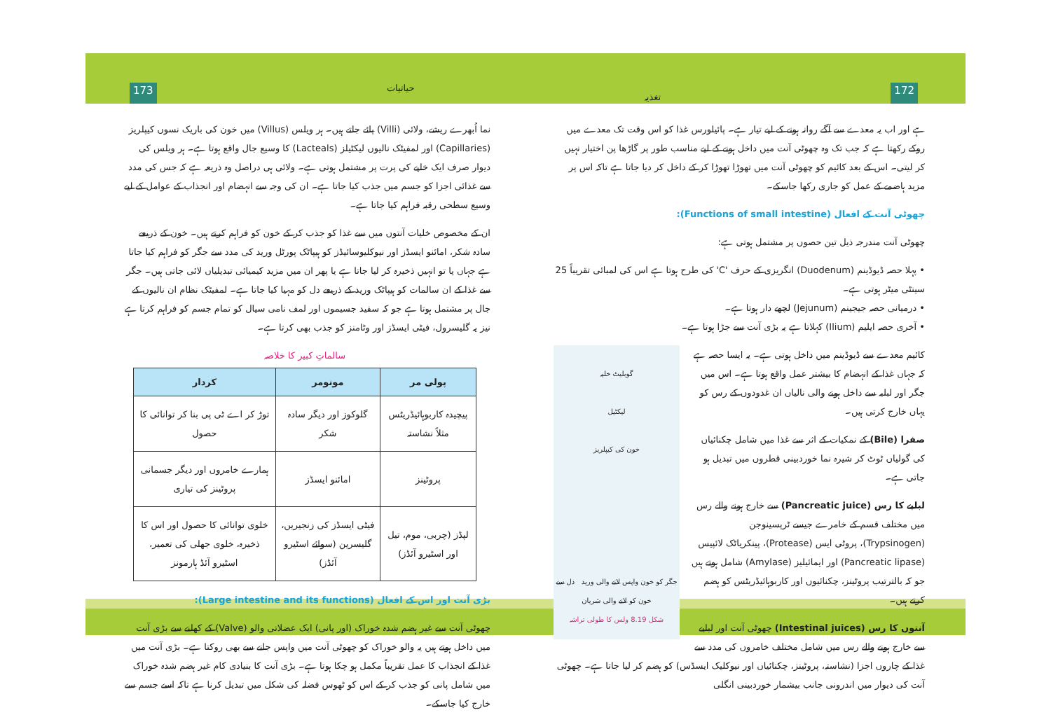173 حیاتیات تغذیہ 172
نما اُبھرے ریشے، ولائی (Villi) پائے جاتے ہیں۔ ہر ویلس (Villus) میں خون کی باریک نسوں کیپلریز (Capillaries) اور لمفیٹک نالیوں لیکٹیلز (Lacteals) کا وسیع جال واقع ہوتا ہے۔ ہر ویلس کی دیوار صرف ایک خلیے کی پرت پر مشتمل ہوتی ہے۔ ولائی ہی دراصل وہ ذریعہ ہے کہ جس کی مدد سے غذائی اجزا کو جسم میں جذب کیا جاتا ہے۔ ان کی وجہ سے انہضام اور انجذاب کے عوامل کے لیے وسیع سطحی رقبہ فراہم کیا جاتا ہے۔
ان کے مخصوص خلیات آنتوں میں سے غذا کو جذب کر کے خون کو فراہم کرتے ہیں۔ خون کے ذریعے سادہ شکر، امائنو ایسڈز اور نیوکلیوسائیڈز کو ہیپاٹک پورٹل ورید کی مدد سے جگر کو فراہم کیا جاتا ہے جہاں یا تو انہیں ذخیرہ کر لیا جاتا ہے یا پھر ان میں مزید کیمیائی تبدیلیاں لائی جاتی ہیں۔ جگر سے غذا کے ان سالمات کو ہیپاٹک ورید کے ذریعے دل کو مہیا کیا جاتا ہے۔ لمفیٹک نظام ان نالیوں کے جال پر مشتمل ہوتا ہے جو کہ سفید جسیموں اور لمف نامی سیال کو تمام جسم کو فراہم کرتا ہے نیز یہ گلیسرول، فیٹی ایسڈز اور وٹامنز کو جذب بھی کرتا ہے۔
سالماتِ کبیر کا خلاصہ
| پولی مر | مونومر | کردار |
| --- | --- | --- |
| پیچیدہ کاربوہائیڈریٹس مثلاً نشاستہ | گلوکوز اور دیگر سادہ شکر | توڑ کر اے ٹی پی بنا کر توانائی کا حصول |
| پروٹینز | امائنو ایسڈز | ہمارے خامروں اور دیگر جسمانی پروٹینز کی تیاری |
| لپڈز (چربی، موم، تیل اور اسٹیرو آئڈز) | فیٹی ایسڈز کی زنجیریں، گلیسرین (سوائے اسٹیرو آئڈز) | خلوی توانائی کا حصول اور اس کا ذخیرہ، خلوی جھلی کی تعمیر، اسٹیرو آئڈ ہارمونز |
بڑی آنت اور اس کے افعال (Large intestine and its functions):
چھوٹی آنت سے غیر ہضم شدہ خوراک (اور پانی) ایک عضلاتی والو (Valve) کے کھلنے سے بڑی آنت میں داخل ہوتے ہیں یہ والو خوراک کو چھوٹی آنت میں واپس جانے سے بھی روکتا ہے۔ بڑی آنت میں غذا کے انجذاب کا عمل تقریباً مکمل ہو چکا ہوتا ہے۔ بڑی آنت کا بنیادی کام غیر ہضم شدہ خوراک میں شامل پانی کو جذب کر کے اس کو ٹھوس فضلہ کی شکل میں تبدیل کرنا ہے تاکہ اسے جسم سے خارج کیا جاسکے۔
ہے اور اب یہ معدے سے آگے روانہ ہونے کے لیے تیار ہے۔ پائیلورس غذا کو اس وقت تک معدے میں روکے رکھتا ہے کہ جب تک وہ چھوٹی آنت میں داخل ہونے کے لیے مناسب طور پر گاڑھا پن اختیار نہیں کر لیتی۔ اس کے بعد کائیم کو چھوٹی آنت میں تھوڑا تھوڑا کر کے داخل کر دیا جاتا ہے تاکہ اس پر مزید ہاضمے کے عمل کو جاری رکھا جاسکے۔
چھوٹی آنت کے افعال (Functions of small intestine):
چھوٹی آنت مندرجہ ذیل تین حصوں پر مشتمل ہوتی ہے:
• پہلا حصہ ڈیوڈینم (Duodenum) انگریزی کے حرف 'C' کی طرح ہوتا ہے اس کی لمبائی تقریباً 25 سینٹی میٹر ہوتی ہے۔
• درمیانی حصہ جیجینم (Jejunum) لچھے دار ہوتا ہے۔
• آخری حصہ ایلیم (Ilium) کہلاتا ہے یہ بڑی آنت سے جڑا ہوتا ہے۔
گوبلیٹ خلیہ
لیکٹیل
خون کی کیپلریز
جگر کو خون واپس لانے والی ورید دل سے خون کو لانے والی شریان
شکل 8.19 ولس کا طولی تراشہ
کائیم معدے سے ڈیوڈینم میں داخل ہوتی ہے۔ یہ ایسا حصہ ہے کہ جہاں غذا کے انہضام کا بیشتر عمل واقع ہوتا ہے۔ اس میں جگر اور لبلبہ سے داخل ہونے والی نالیاں ان غدودوں کے رس کو یہاں خارج کرتی ہیں۔
صفرا (Bile) کے نمکیات کے اثر سے غذا میں شامل چکنائیاں کی گولیاں ٹوٹ کر شیرہ نما خوردبینی قطروں میں تبدیل ہو جاتی ہے۔
لبلبے کا رس (Pancreatic juice) سے خارج ہونے والے رس میں مختلف قسم کے خامرے جیسے ٹرپسینوجن (Trypsinogen)، پروٹی ایس (Protease)، پینکریاٹک لائپیس (Pancreatic lipase) اور ایمائیلیز (Amylase) شامل ہوتے ہیں جو کہ بالترتیب پروٹینز، چکنائیوں اور کاربوہائیڈریٹس کو ہضم کرتے ہیں۔
آنتوں کا رس (Intestinal juices) چھوٹی آنت اور لبلبے سے خارج ہونے والے رس میں شامل مختلف خامروں کی مدد سے غذا کے چاروں اجزا (نشاستہ، پروٹینز، چکنائیاں اور نیوکلیک ایسڈس) کو ہضم کر لیا جاتا ہے۔ چھوٹی آنت کی دیوار میں اندرونی جانب بیشمار خوردبینی انگلی